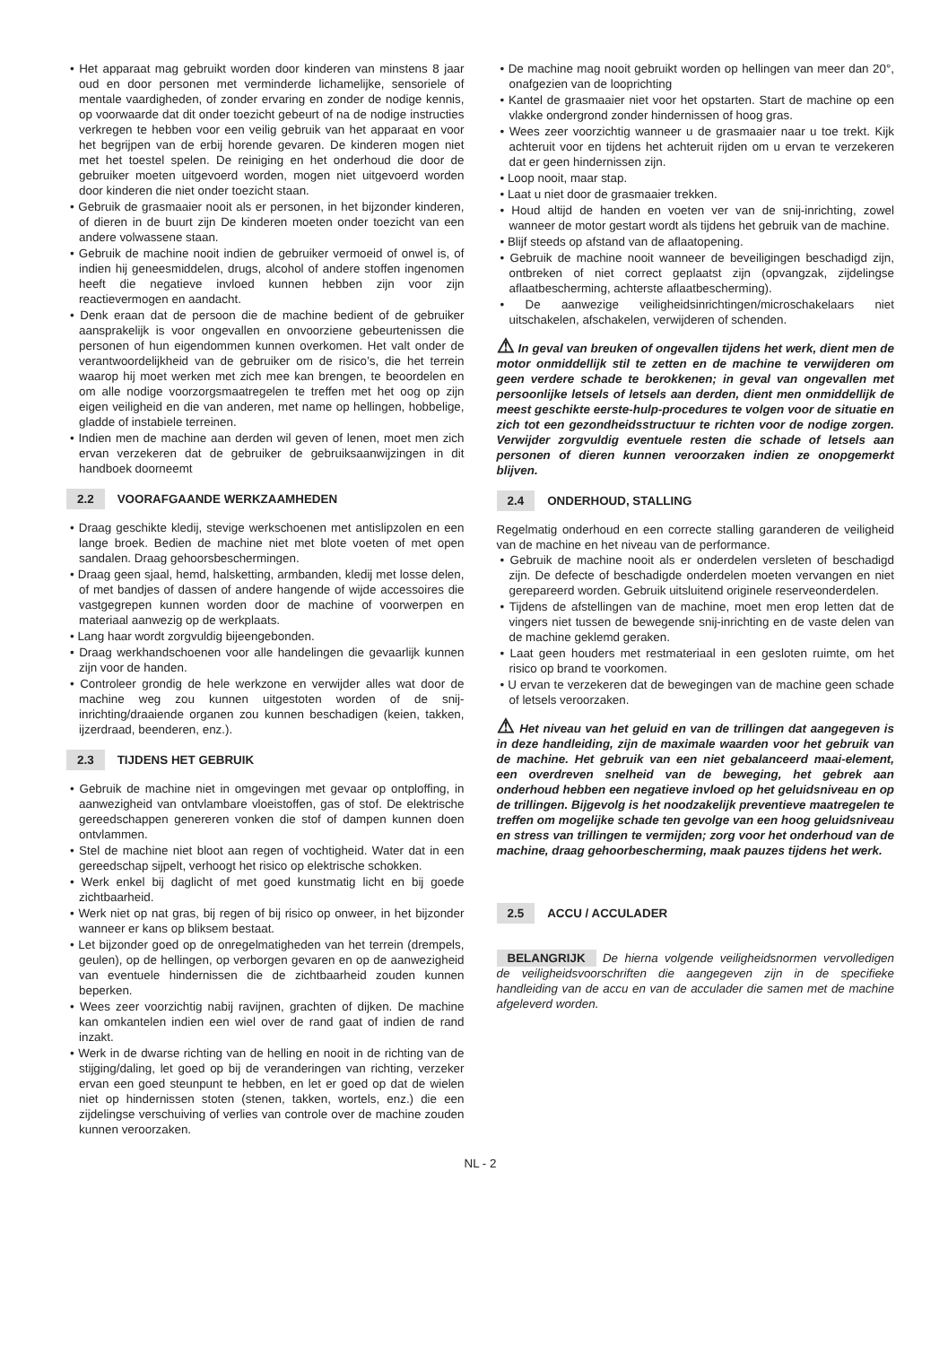Het apparaat mag gebruikt worden door kinderen van minstens 8 jaar oud en door personen met verminderde lichamelijke, sensoriele of mentale vaardigheden, of zonder ervaring en zonder de nodige kennis, op voorwaarde dat dit onder toezicht gebeurt of na de nodige instructies verkregen te hebben voor een veilig gebruik van het apparaat en voor het begrijpen van de erbij horende gevaren. De kinderen mogen niet met het toestel spelen. De reiniging en het onderhoud die door de gebruiker moeten uitgevoerd worden, mogen niet uitgevoerd worden door kinderen die niet onder toezicht staan.
Gebruik de grasmaaier nooit als er personen, in het bijzonder kinderen, of dieren in de buurt zijn De kinderen moeten onder toezicht van een andere volwassene staan.
Gebruik de machine nooit indien de gebruiker vermoeid of onwel is, of indien hij geneesmiddelen, drugs, alcohol of andere stoffen ingenomen heeft die negatieve invloed kunnen hebben zijn voor zijn reactievermogen en aandacht.
Denk eraan dat de persoon die de machine bedient of de gebruiker aansprakelijk is voor ongevallen en onvoorziene gebeurtenissen die personen of hun eigendommen kunnen overkomen. Het valt onder de verantwoordelijkheid van de gebruiker om de risico’s, die het terrein waarop hij moet werken met zich mee kan brengen, te beoordelen en om alle nodige voorzorgsmaatregelen te treffen met het oog op zijn eigen veiligheid en die van anderen, met name op hellingen, hobbelige, gladde of instabiele terreinen.
Indien men de machine aan derden wil geven of lenen, moet men zich ervan verzekeren dat de gebruiker de gebruiksaanwijzingen in dit handboek doorneemt
2.2 VOORAFGAANDE WERKZAAMHEDEN
Draag geschikte kledij, stevige werkschoenen met antislipzolen en een lange broek. Bedien de machine niet met blote voeten of met open sandalen. Draag gehoorsbeschermingen.
Draag geen sjaal, hemd, halsketting, armbanden, kledij met losse delen, of met bandjes of dassen of andere hangende of wijde accessoires die vastgegrepen kunnen worden door de machine of voorwerpen en materiaal aanwezig op de werkplaats.
Lang haar wordt zorgvuldig bijeengebonden.
Draag werkhandschoenen voor alle handelingen die gevaarlijk kunnen zijn voor de handen.
Controleer grondig de hele werkzone en verwijder alles wat door de machine weg zou kunnen uitgestoten worden of de snij-inrichting/draaiende organen zou kunnen beschadigen (keien, takken, ijzerdraad, beenderen, enz.).
2.3 TIJDENS HET GEBRUIK
Gebruik de machine niet in omgevingen met gevaar op ontploffing, in aanwezigheid van ontvlambare vloeistoffen, gas of stof. De elektrische gereedschappen genereren vonken die stof of dampen kunnen doen ontvlammen.
Stel de machine niet bloot aan regen of vochtigheid. Water dat in een gereedschap sijpelt, verhoogt het risico op elektrische schokken.
Werk enkel bij daglicht of met goed kunstmatig licht en bij goede zichtbaarheid.
Werk niet op nat gras, bij regen of bij risico op onweer, in het bijzonder wanneer er kans op bliksem bestaat.
Let bijzonder goed op de onregelmatigheden van het terrein (drempels, geulen), op de hellingen, op verborgen gevaren en op de aanwezigheid van eventuele hindernissen die de zichtbaarheid zouden kunnen beperken.
Wees zeer voorzichtig nabij ravijnen, grachten of dijken. De machine kan omkantelen indien een wiel over de rand gaat of indien de rand inzakt.
Werk in de dwarse richting van de helling en nooit in de richting van de stijging/daling, let goed op bij de veranderingen van richting, verzeker ervan een goed steunpunt te hebben, en let er goed op dat de wielen niet op hindernissen stoten (stenen, takken, wortels, enz.) die een zijdelingse verschuiving of verlies van controle over de machine zouden kunnen veroorzaken.
De machine mag nooit gebruikt worden op hellingen van meer dan 20°, onafgezien van de looprichting
Kantel de grasmaaier niet voor het opstarten. Start de machine op een vlakke ondergrond zonder hindernissen of hoog gras.
Wees zeer voorzichtig wanneer u de grasmaaier naar u toe trekt. Kijk achteruit voor en tijdens het achteruit rijden om u ervan te verzekeren dat er geen hindernissen zijn.
Loop nooit, maar stap.
Laat u niet door de grasmaaier trekken.
Houd altijd de handen en voeten ver van de snij-inrichting, zowel wanneer de motor gestart wordt als tijdens het gebruik van de machine.
Blijf steeds op afstand van de aflaatopening.
Gebruik de machine nooit wanneer de beveiligingen beschadigd zijn, ontbreken of niet correct geplaatst zijn (opvangzak, zijdelingse aflaatbescherming, achterste aflaatbescherming).
De aanwezige veiligheidsinrichtingen/microschakelaars niet uitschakelen, afschakelen, verwijderen of schenden.
⚠ In geval van breuken of ongevallen tijdens het werk, dient men de motor onmiddellijk stil te zetten en de machine te verwijderen om geen verdere schade te berokkenen; in geval van ongevallen met persoonlijke letsels of letsels aan derden, dient men onmiddellijk de meest geschikte eerste-hulp-procedures te volgen voor de situatie en zich tot een gezondheidsstructuur te richten voor de nodige zorgen. Verwijder zorgvuldig eventuele resten die schade of letsels aan personen of dieren kunnen veroorzaken indien ze onopgemerkt blijven.
2.4 ONDERHOUD, STALLING
Regelmatig onderhoud en een correcte stalling garanderen de veiligheid van de machine en het niveau van de performance.
Gebruik de machine nooit als er onderdelen versleten of beschadigd zijn. De defecte of beschadigde onderdelen moeten vervangen en niet gerepareerd worden. Gebruik uitsluitend originele reserveonderdelen.
Tijdens de afstellingen van de machine, moet men erop letten dat de vingers niet tussen de bewegende snij-inrichting en de vaste delen van de machine geklemd geraken.
Laat geen houders met restmateriaal in een gesloten ruimte, om het risico op brand te voorkomen.
U ervan te verzekeren dat de bewegingen van de machine geen schade of letsels veroorzaken.
⚠ Het niveau van het geluid en van de trillingen dat aangegeven is in deze handleiding, zijn de maximale waarden voor het gebruik van de machine. Het gebruik van een niet gebalanceerd maai-element, een overdreven snelheid van de beweging, het gebrek aan onderhoud hebben een negatieve invloed op het geluidsniveau en op de trillingen. Bijgevolg is het noodzakelijk preventieve maatregelen te treffen om mogelijke schade ten gevolge van een hoog geluidsniveau en stress van trillingen te vermijden; zorg voor het onderhoud van de machine, draag gehoorbescherming, maak pauzes tijdens het werk.
2.5 ACCU / ACCULADER
BELANGRIJK De hierna volgende veiligheidsnormen vervolledigen de veiligheidsvoorschriften die aangegeven zijn in de specifieke handleiding van de accu en van de acculader die samen met de machine afgeleverd worden.
NL - 2